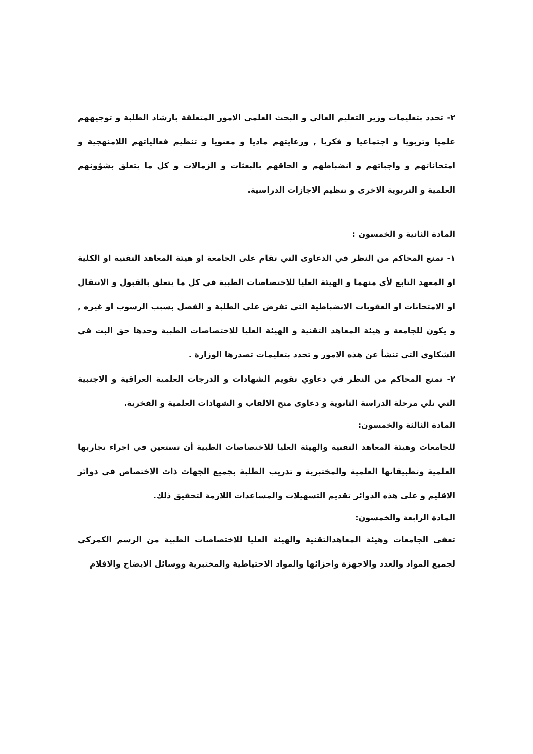٢- تحدد بتعليمات وزير التعليم العالي و البحث العلمي الامور المتعلقة بارشاد الطلبة و توجيههم علميا وتربويا و اجتماعيا و فكريا , ورعايتهم ماديا و معنويا و تنظيم فعالياتهم اللامنهجية و امتحاناتهم و واجباتهم و انضباطهم و الحاقهم بالبعثات و الزمالات و كل ما يتعلق بشؤونهم العلمية و التربوية الاخرى و تنظيم الاجازات الدراسية.
المادة الثانية و الخمسون :
١- تمنع المحاكم من النظر في الدعاوى التي تقام على الجامعة او هيئة المعاهد التقنية او الكلية او المعهد التابع لأي منهما و الهيئة العليا للاختصاصات الطبية في كل ما يتعلق بالقبول و الانتقال او الامتحانات او العقوبات الانضباطية التي تفرض علي الطلبة و الفصل بسبب الرسوب او غيره , و يكون للجامعة و هيئة المعاهد التقنية و الهيئة العليا للاختصاصات الطبية وحدها حق البت في الشكاوي التي تنشأ عن هذه الامور و تحدد بتعليمات تصدرها الوزارة .
٢- تمنع المحاكم من النظر في دعاوي تقويم الشهادات و الدرجات العلمية العراقية و الاجنبية التي تلي مرحلة الدراسة الثانوية و دعاوى منح الالقاب و الشهادات العلمية و الفخرية.
المادة الثالثة والخمسون:
للجامعات وهيئة المعاهد التقنية والهيئة العليا للاختصاصات الطبية أن تستعين في اجراء تجاربها العلمية وتطبيقاتها العلمية والمختبرية و تدريب الطلبة بجميع الجهات ذات الاختصاص في دوائر الاقليم و على هذه الدوائر تقديم التسهيلات والمساعدات اللازمة لتحقيق ذلك.
المادة الرابعة والخمسون:
تعفى الجامعات وهيئة المعاهدالتقنية والهيئة العليا للاختصاصات الطبية من الرسم الكمركي لجميع المواد والعدد والاجهزة واجزائها والمواد الاحتياطية والمختبرية ووسائل الايضاح والافلام